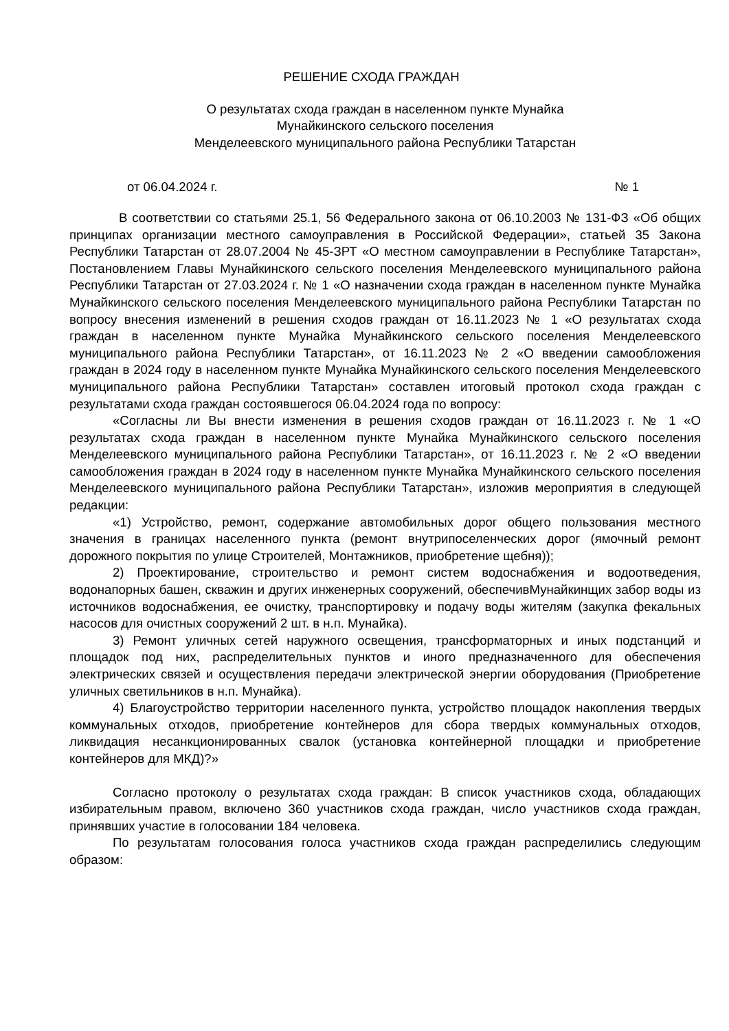РЕШЕНИЕ СХОДА ГРАЖДАН
О результатах схода граждан в населенном пункте Мунайка
Мунайкинского сельского поселения
Менделеевского муниципального района Республики Татарстан
от 06.04.2024 г. № 1
В соответствии со статьями 25.1, 56 Федерального закона от 06.10.2003 № 131-ФЗ «Об общих принципах организации местного самоуправления в Российской Федерации», статьей 35 Закона Республики Татарстан от 28.07.2004 № 45-ЗРТ «О местном самоуправлении в Республике Татарстан», Постановлением Главы Мунайкинского сельского поселения Менделеевского муниципального района Республики Татарстан от 27.03.2024 г. № 1 «О назначении схода граждан в населенном пункте Мунайка Мунайкинского сельского поселения Менделеевского муниципального района Республики Татарстан по вопросу внесения изменений в решения сходов граждан от 16.11.2023 № 1 «О результатах схода граждан в населенном пункте Мунайка Мунайкинского сельского поселения Менделеевского муниципального района Республики Татарстан», от 16.11.2023 № 2 «О введении самообложения граждан в 2024 году в населенном пункте Мунайка Мунайкинского сельского поселения Менделеевского муниципального района Республики Татарстан» составлен итоговый протокол схода граждан с результатами схода граждан состоявшегося 06.04.2024 года по вопросу:
«Согласны ли Вы внести изменения в решения сходов граждан от 16.11.2023 г. № 1 «О результатах схода граждан в населенном пункте Мунайка Мунайкинского сельского поселения Менделеевского муниципального района Республики Татарстан», от 16.11.2023 г. № 2 «О введении самообложения граждан в 2024 году в населенном пункте Мунайка Мунайкинского сельского поселения Менделеевского муниципального района Республики Татарстан», изложив мероприятия в следующей редакции:
«1) Устройство, ремонт, содержание автомобильных дорог общего пользования местного значения в границах населенного пункта (ремонт внутрипоселенческих дорог (ямочный ремонт дорожного покрытия по улице Строителей, Монтажников, приобретение щебня));
2) Проектирование, строительство и ремонт систем водоснабжения и водоотведения, водонапорных башен, скважин и других инженерных сооружений, обеспечивМунайкинщих забор воды из источников водоснабжения, ее очистку, транспортировку и подачу воды жителям (закупка фекальных насосов для очистных сооружений 2 шт. в н.п. Мунайка).
3) Ремонт уличных сетей наружного освещения, трансформаторных и иных подстанций и площадок под них, распределительных пунктов и иного предназначенного для обеспечения электрических связей и осуществления передачи электрической энергии оборудования (Приобретение уличных светильников в н.п. Мунайка).
4) Благоустройство территории населенного пункта, устройство площадок накопления твердых коммунальных отходов, приобретение контейнеров для сбора твердых коммунальных отходов, ликвидация несанкционированных свалок (установка контейнерной площадки и приобретение контейнеров для МКД)?»
Согласно протоколу о результатах схода граждан: В список участников схода, обладающих избирательным правом, включено 360 участников схода граждан, число участников схода граждан, принявших участие в голосовании 184 человека.
По результатам голосования голоса участников схода граждан распределились следующим образом: